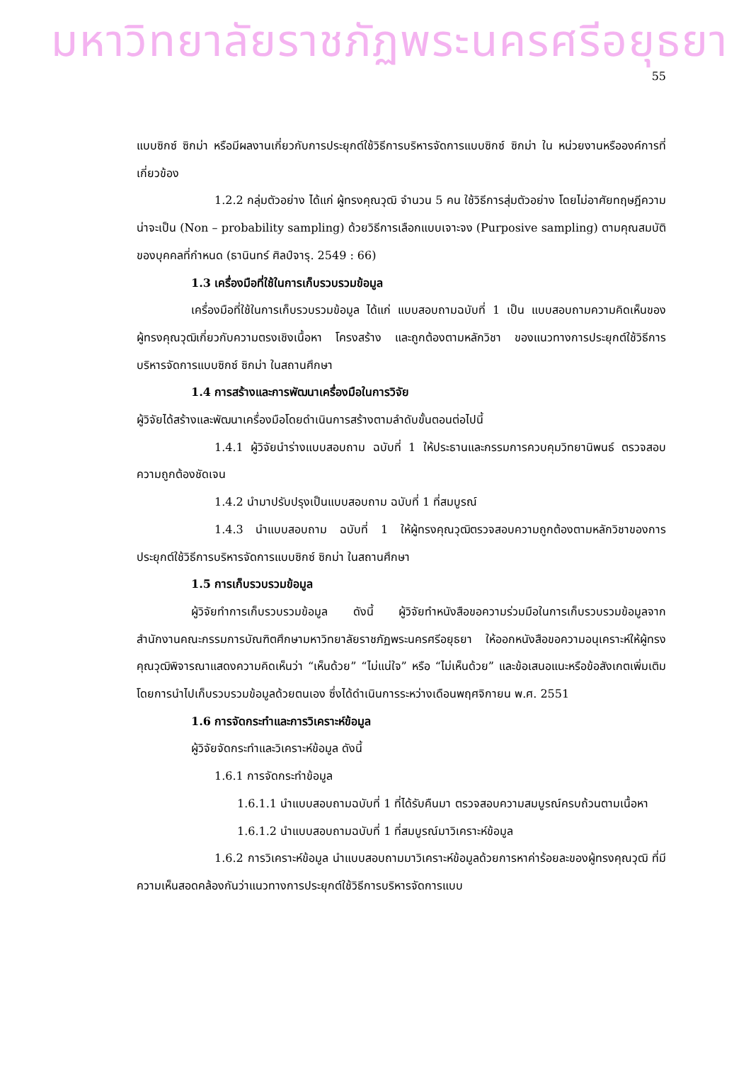มหาวิทยาลัยราชภัฏพระนครศรีอยุธยา
55
แบบซิกซ์ ซิกม่า หรือมีผลงานเกี่ยวกับการประยุกต์ใช้วิธีการบริหารจัดการแบบซิกซ์ ซิกม่า ใน หน่วยงานหรือองค์การที่เกี่ยวข้อง
1.2.2 กลุ่มตัวอย่าง ได้แก่ ผู้ทรงคุณวุฒิ จำนวน 5 คน ใช้วิธีการสุ่มตัวอย่าง โดยไม่อาศัยทฤษฎีความน่าจะเป็น (Non – probability sampling) ด้วยวิธีการเลือกแบบเจาะจง (Purposive sampling) ตามคุณสมบัติของบุคคลที่กำหนด (ธานินทร์ ศิลป์จารุ. 2549 : 66)
1.3 เครื่องมือที่ใช้ในการเก็บรวบรวมข้อมูล
เครื่องมือที่ใช้ในการเก็บรวบรวมข้อมูล ได้แก่ แบบสอบถามฉบับที่ 1 เป็น แบบสอบถามความคิดเห็นของผู้ทรงคุณวุฒิเกี่ยวกับความตรงเชิงเนื้อหา โครงสร้าง และถูกต้องตามหลักวิชา ของแนวทางการประยุกต์ใช้วิธีการบริหารจัดการแบบซิกซ์ ซิกม่า ในสถานศึกษา
1.4 การสร้างและการพัฒนาเครื่องมือในการวิจัย
ผู้วิจัยได้สร้างและพัฒนาเครื่องมือโดยดำเนินการสร้างตามลำดับขั้นตอนต่อไปนี้
1.4.1 ผู้วิจัยนำร่างแบบสอบถาม ฉบับที่ 1 ให้ประธานและกรรมการควบคุมวิทยานิพนธ์ ตรวจสอบความถูกต้องชัดเจน
1.4.2 นำมาปรับปรุงเป็นแบบสอบถาม ฉบับที่ 1 ที่สมบูรณ์
1.4.3 นำแบบสอบถาม ฉบับที่ 1 ให้ผู้ทรงคุณวุฒิตรวจสอบความถูกต้องตามหลักวิชาของการประยุกต์ใช้วิธีการบริหารจัดการแบบซิกซ์ ซิกม่า ในสถานศึกษา
1.5 การเก็บรวบรวมข้อมูล
ผู้วิจัยทำการเก็บรวบรวมข้อมูล ดังนี้ ผู้วิจัยทำหนังสือขอความร่วมมือในการเก็บรวบรวมข้อมูลจากสำนักงานคณะกรรมการบัณฑิตศึกษามหาวิทยาลัยราชภัฏพระนครศรีอยุธยา ให้ออกหนังสือขอความอนุเคราะห์ให้ผู้ทรงคุณวุฒิพิจารณาแสดงความคิดเห็นว่า “เห็นด้วย” “ไม่แน่ใจ” หรือ “ไม่เห็นด้วย” และข้อเสนอแนะหรือข้อสังเกตเพิ่มเติม โดยการนำไปเก็บรวบรวมข้อมูลด้วยตนเอง ซึ่งได้ดำเนินการระหว่างเดือนพฤศจิกายน พ.ศ. 2551
1.6 การจัดกระทำและการวิเคราะห์ข้อมูล
ผู้วิจัยจัดกระทำและวิเคราะห์ข้อมูล ดังนี้
1.6.1 การจัดกระทำข้อมูล
1.6.1.1 นำแบบสอบถามฉบับที่ 1 ที่ได้รับคืนมา ตรวจสอบความสมบูรณ์ครบถ้วนตามเนื้อหา
1.6.1.2 นำแบบสอบถามฉบับที่ 1 ที่สมบูรณ์มาวิเคราะห์ข้อมูล
1.6.2 การวิเคราะห์ข้อมูล นำแบบสอบถามมาวิเคราะห์ข้อมูลด้วยการหาค่าร้อยละของผู้ทรงคุณวุฒิ ที่มีความเห็นสอดคล้องกันว่าแนวทางการประยุกต์ใช้วิธีการบริหารจัดการแบบ